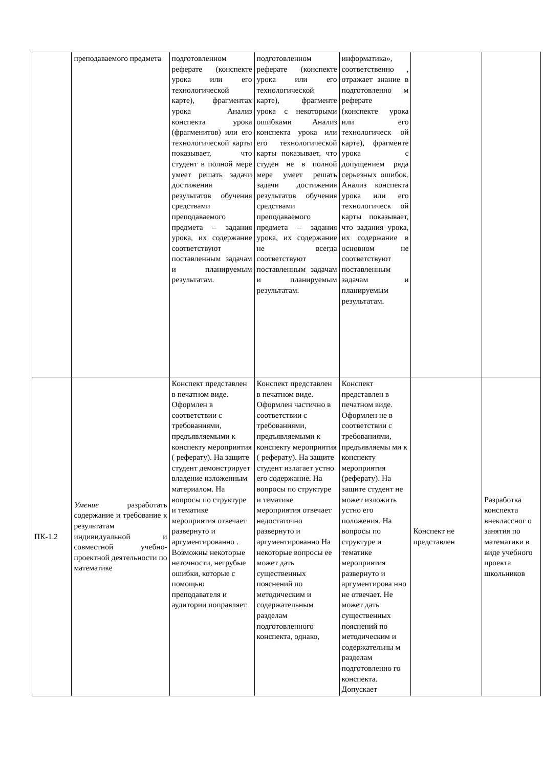| | преподаваемого предмета | подготовленном реферате (конспекте урока или его технологической карте), фрагментах урока Анализ конспекта урока (фрагменитов) или его технологической карты показывает, что студент в полной мере умеет решать задачи достижения результатов обучения средствами преподаваемого предмета – задания урока, их содержание соответствуют поставленным задачам и планируемым результатам. | подготовленном реферате (конспекте урока или его технологической карте), фрагменте урока с некоторыми ошибками Анализ конспекта урока или его технологической карты показывает, что студен не в полной мере умеет решать задачи достижения результатов обучения средствами преподаваемого предмета – задания урока, их содержание не всегда соответствуют поставленным задачам и планируемым результатам. | информатика», соответственно , отражает знание в подготовленно м реферате (конспекте урока или его технологическ ой карте), фрагменте урока с допущением ряда серьезных ошибок. Анализ конспекта урока или его технологическ ой карты показывает, что задания урока, их содержание в основном не соответствуют поставленным задачам и планируемым результатам. | | |
| ПК-1.2 | Умение разработать содержание и требование к результатам индивидуальной и совместной учебно-проектной деятельности по математике | Конспект представлен в печатном виде. Оформлен в соответствии с требованиями, предъявляемыми к конспекту мероприятия ( реферату). На защите студент демонстрирует владение изложенным материалом. На вопросы по структуре и тематике мероприятия отвечает развернуто и аргументированно . Возможны некоторые неточности, негрубые ошибки, которые с помощью преподавателя и аудитории поправляет. | Конспект представлен в печатном виде. Оформлен частично в соответствии с требованиями, предъявляемыми к конспекту мероприятия ( реферату). На защите студент излагает устно его содержание. На вопросы по структуре и тематике мероприятия отвечает недостаточно развернуто и аргументированно На некоторые вопросы ее может дать существенных пояснений по методическим и содержательным разделам подготовленного конспекта, однако, | Конспект представлен в печатном виде. Оформлен не в соответствии с требованиями, предъявляемы ми к конспекту мероприятия (реферату). На защите студент не может изложить устно его положения. На вопросы по структуре и тематике мероприятия развернуто и аргументирова нно не отвечает. Не может дать существенных пояснений по методическим и содержательны м разделам подготовленно го конспекта. Допускает | Конспект не представлен | Разработка конспекта внеклассног о занятия по математики в виде учебного проекта школьников |